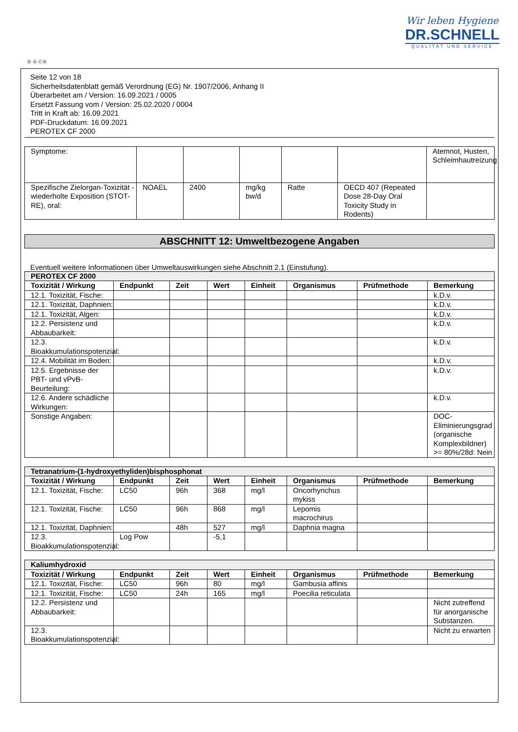Wir leben Hygiene
DR.SCHNELL
QUALITÄT UND SERVICE
Ⓓ Ⓐ ⒸⒽ
Seite 12 von 18
Sicherheitsdatenblatt gemäß Verordnung (EG) Nr. 1907/2006, Anhang II
Überarbeitet am / Version: 16.09.2021 / 0005
Ersetzt Fassung vom / Version: 25.02.2020 / 0004
Tritt in Kraft ab: 16.09.2021
PDF-Druckdatum: 16.09.2021
PEROTEX CF 2000
| Symptome: | | | | | | Atemnot, Husten, Schleimhautreizung |
| Spezifische Zielorgan-Toxizität - wiederholte Exposition (STOT-RE), oral: | NOAEL | 2400 | mg/kg bw/d | Ratte | OECD 407 (Repeated Dose 28-Day Oral Toxicity Study in Rodents) | |
ABSCHNITT 12: Umweltbezogene Angaben
Eventuell weitere Informationen über Umweltauswirkungen siehe Abschnitt 2.1 (Einstufung).
| PEROTEX CF 2000 | | | | | | | |
| Toxizität / Wirkung | Endpunkt | Zeit | Wert | Einheit | Organismus | Prüfmethode | Bemerkung |
| 12.1. Toxizität, Fische: | | | | | | | k.D.v. |
| 12.1. Toxizität, Daphnien: | | | | | | | k.D.v. |
| 12.1. Toxizität, Algen: | | | | | | | k.D.v. |
| 12.2. Persistenz und Abbaubarkeit: | | | | | | | k.D.v. |
| 12.3. Bioakkumulationspotenzial: | | | | | | | k.D.v. |
| 12.4. Mobilität im Boden: | | | | | | | k.D.v. |
| 12.5. Ergebnisse der PBT- und vPvB-Beurteilung: | | | | | | | k.D.v. |
| 12.6. Andere schädliche Wirkungen: | | | | | | | k.D.v. |
| Sonstige Angaben: | | | | | | | DOC-Eliminierungsgrad (organische Komplexbildner) >= 80%/28d: Nein |
| Tetranatrium-(1-hydroxyethyliden)bisphosphonat | | | | | | | |
| Toxizität / Wirkung | Endpunkt | Zeit | Wert | Einheit | Organismus | Prüfmethode | Bemerkung |
| 12.1. Toxizität, Fische: | LC50 | 96h | 368 | mg/l | Oncorhynchus mykiss | | |
| 12.1. Toxizität, Fische: | LC50 | 96h | 868 | mg/l | Lepomis macrochirus | | |
| 12.1. Toxizität, Daphnien: | | 48h | 527 | mg/l | Daphnia magna | | |
| 12.3. Bioakkumulationspotenzial: | Log Pow | | -5,1 | | | | |
| Kaliumhydroxid | | | | | | | |
| Toxizität / Wirkung | Endpunkt | Zeit | Wert | Einheit | Organismus | Prüfmethode | Bemerkung |
| 12.1. Toxizität, Fische: | LC50 | 96h | 80 | mg/l | Gambusia affinis | | |
| 12.1. Toxizität, Fische: | LC50 | 24h | 165 | mg/l | Poecilia reticulata | | |
| 12.2. Persistenz und Abbaubarkeit: | | | | | | | Nicht zutreffend für anorganische Substanzen. |
| 12.3. Bioakkumulationspotenzial: | | | | | | | Nicht zu erwarten |